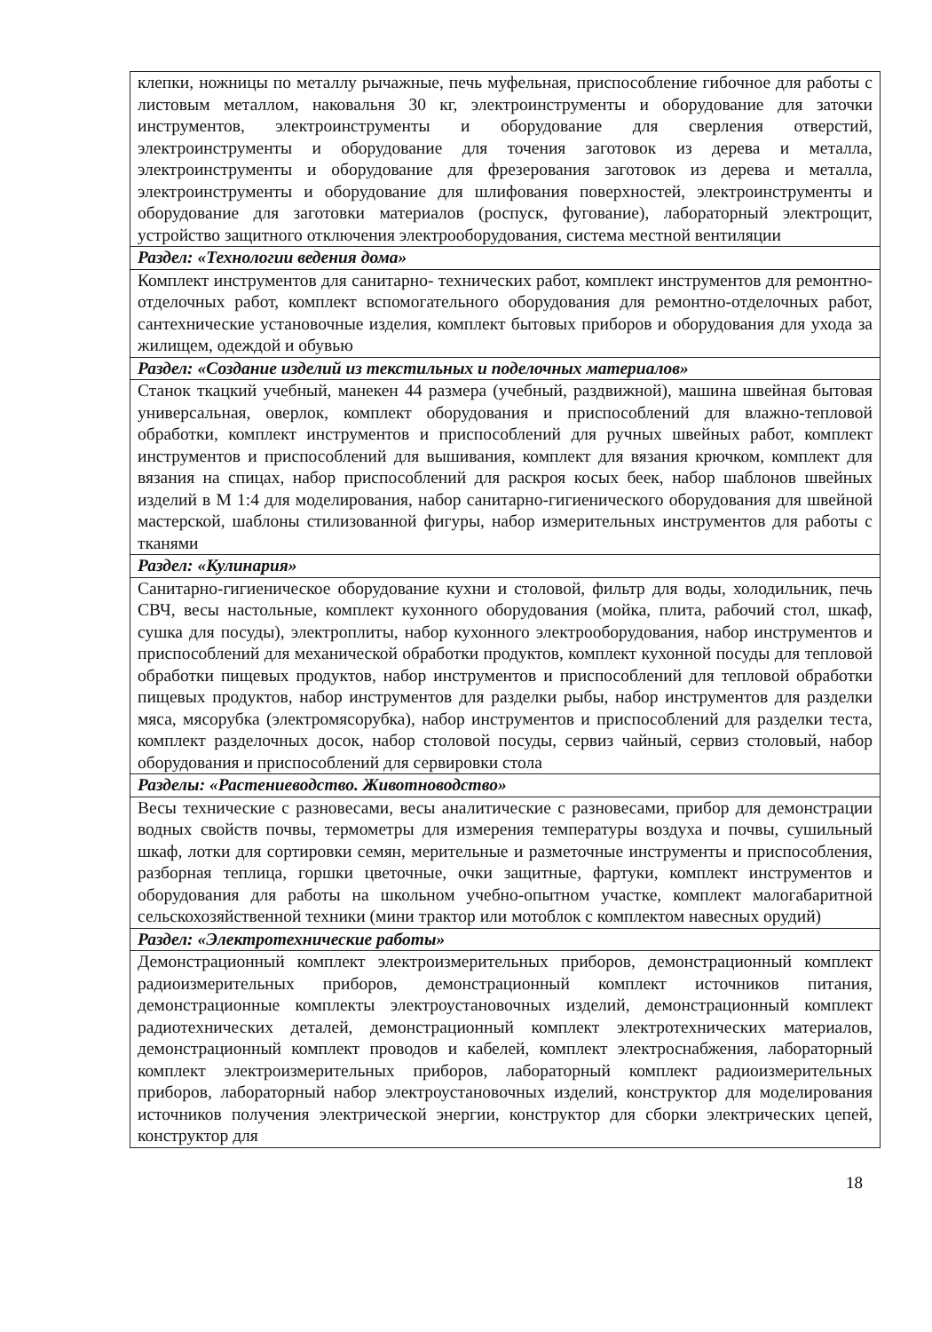| клепки, ножницы по металлу рычажные, печь муфельная, приспособление гибочное для работы с листовым металлом, наковальня 30 кг, электроинструменты и оборудование для заточки инструментов, электроинструменты и оборудование для сверления отверстий, электроинструменты и оборудование для точения заготовок из дерева и металла, электроинструменты и оборудование для фрезерования заготовок из дерева и металла, электроинструменты и оборудование для шлифования поверхностей, электроинструменты и оборудование для заготовки материалов (роспуск, фугование), лабораторный электрощит, устройство защитного отключения электрооборудования, система местной вентиляции |
| Раздел: «Технологии ведения дома» |
| Комплект инструментов для санитарно- технических работ, комплект инструментов для ремонтно-отделочных работ, комплект вспомогательного оборудования для ремонтно-отделочных работ, сантехнические установочные изделия, комплект бытовых приборов и оборудования для ухода за жилищем, одеждой и обувью |
| Раздел: «Создание изделий из текстильных и поделочных материалов» |
| Станок ткацкий учебный, манекен 44 размера (учебный, раздвижной), машина швейная бытовая универсальная, оверлок, комплект оборудования и приспособлений для влажно-тепловой обработки, комплект инструментов и приспособлений для ручных швейных работ, комплект инструментов и приспособлений для вышивания, комплект для вязания крючком, комплект для вязания на спицах, набор приспособлений для раскроя косых беек, набор шаблонов швейных изделий в М 1:4 для моделирования, набор санитарно-гигиенического оборудования для швейной мастерской, шаблоны стилизованной фигуры, набор измерительных инструментов для работы с тканями |
| Раздел: «Кулинария» |
| Санитарно-гигиеническое оборудование кухни и столовой, фильтр для воды, холодильник, печь СВЧ, весы настольные, комплект кухонного оборудования (мойка, плита, рабочий стол, шкаф, сушка для посуды), электроплиты, набор кухонного электрооборудования, набор инструментов и приспособлений для механической обработки продуктов, комплект кухонной посуды для тепловой обработки пищевых продуктов, набор инструментов и приспособлений для тепловой обработки пищевых продуктов, набор инструментов для разделки рыбы, набор инструментов для разделки мяса, мясорубка (электромясорубка), набор инструментов и приспособлений для разделки теста, комплект разделочных досок, набор столовой посуды, сервиз чайный, сервиз столовый, набор оборудования и приспособлений для сервировки стола |
| Разделы: «Растениеводство. Животноводство» |
| Весы технические с разновесами, весы аналитические с разновесами, прибор для демонстрации водных свойств почвы, термометры для измерения температуры воздуха и почвы, сушильный шкаф, лотки для сортировки семян, мерительные и разметочные инструменты и приспособления, разборная теплица, горшки цветочные, очки защитные, фартуки, комплект инструментов и оборудования для работы на школьном учебно-опытном участке, комплект малогабаритной сельскохозяйственной техники (мини трактор или мотоблок с комплектом навесных орудий) |
| Раздел: «Электротехнические работы» |
| Демонстрационный комплект электроизмерительных приборов, демонстрационный комплект радиоизмерительных приборов, демонстрационный комплект источников питания, демонстрационные комплекты электроустановочных изделий, демонстрационный комплект радиотехнических деталей, демонстрационный комплект электротехнических материалов, демонстрационный комплект проводов и кабелей, комплект электроснабжения, лабораторный комплект электроизмерительных приборов, лабораторный комплект радиоизмерительных приборов, лабораторный набор электроустановочных изделий, конструктор для моделирования источников получения электрической энергии, конструктор для сборки электрических цепей, конструктор для |
18